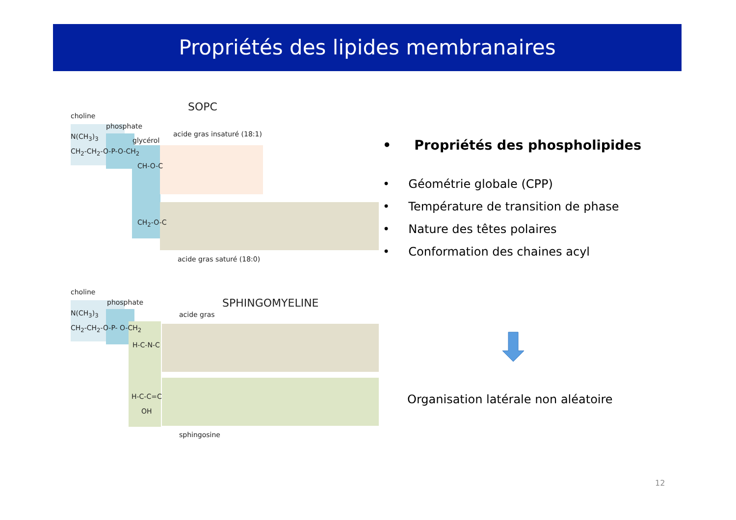Propriétés des lipides membranaires
SOPC
choline
phosphate
glycérol
acide gras insaturé (18:1)
N(CH<sub>3</sub>)<sub>3</sub>
CH<sub>2</sub>-CH<sub>2</sub>-O-P-O-CH<sub>2</sub>
CH-O-C
CH<sub>2</sub>-O-C
acide gras saturé (18:0)
choline
phosphate SPHINGOMYELINE
acide gras
N(CH<sub>3</sub>)<sub>3</sub>
CH<sub>2</sub>-CH<sub>2</sub>-O-P- O-CH<sub>2</sub>
H-C-N-C
H-C-C=C
OH
sphingosine
• Propriétés des phospholipides
• Géométrie globale (CPP)
• Température de transition de phase
• Nature des têtes polaires
• Conformation des chaines acyl
Organisation latérale non aléatoire
12